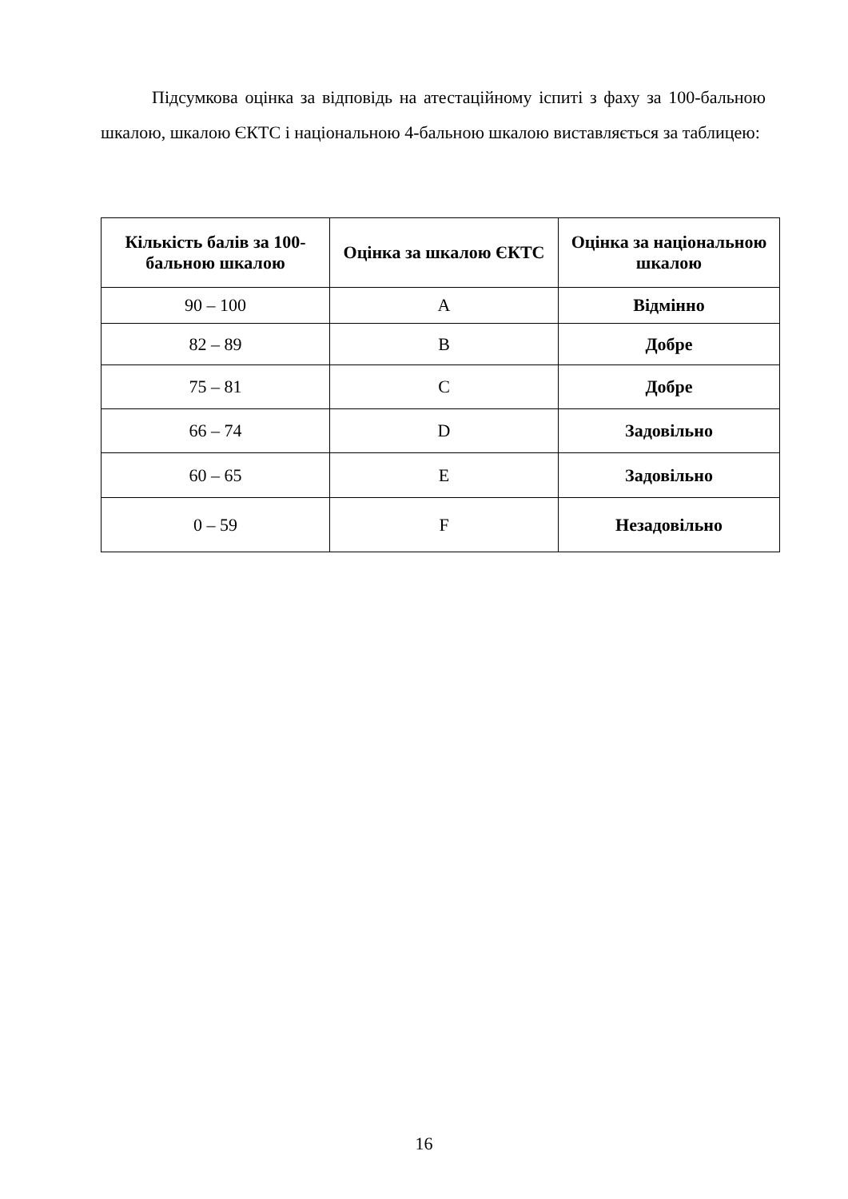Підсумкова оцінка за відповідь на атестаційному іспиті з фаху за 100-бальною шкалою, шкалою ЄКТС і національною 4-бальною шкалою виставляється за таблицею:
| Кількість балів за 100-бальною шкалою | Оцінка за шкалою ЄКТС | Оцінка за національною шкалою |
| --- | --- | --- |
| 90 – 100 | A | Відмінно |
| 82 – 89 | B | Добре |
| 75 – 81 | C | Добре |
| 66 – 74 | D | Задовільно |
| 60 – 65 | E | Задовільно |
| 0 – 59 | F | Незадовільно |
16